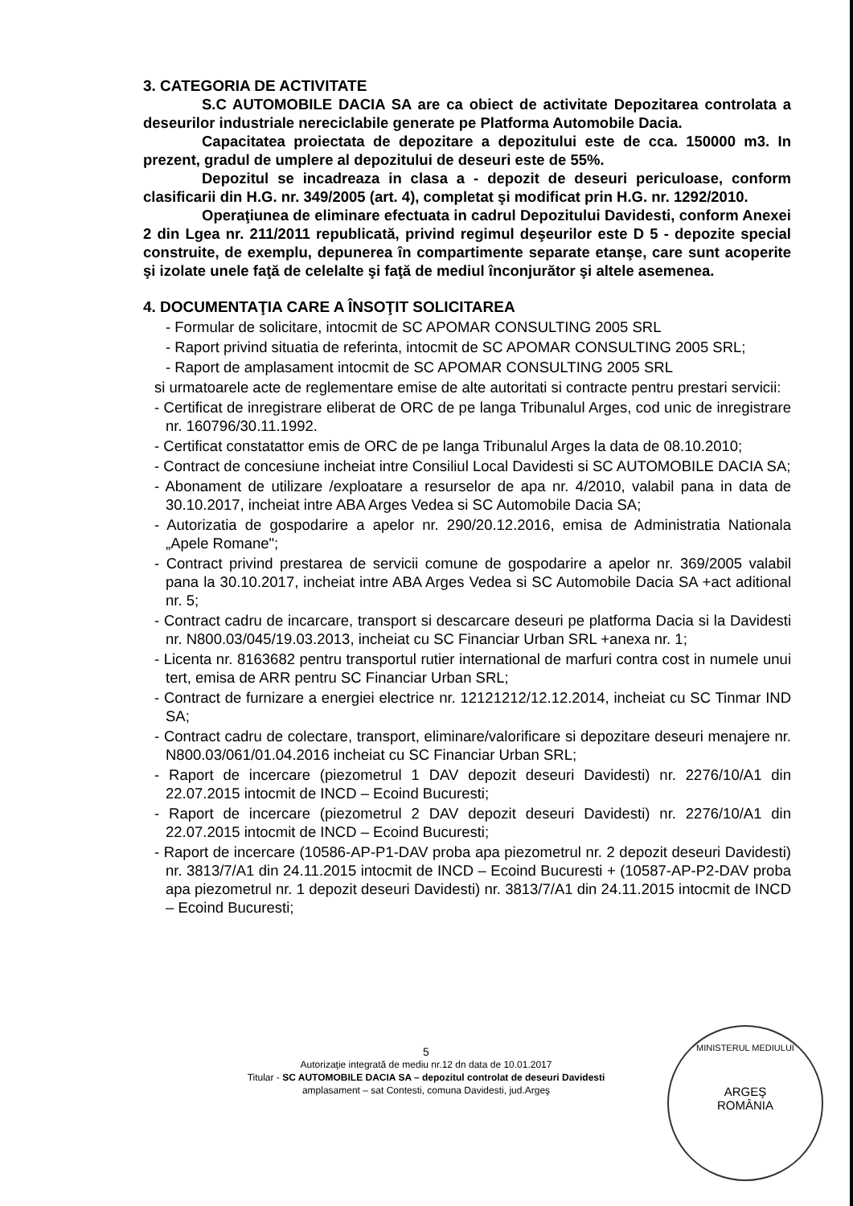3. CATEGORIA DE ACTIVITATE
S.C AUTOMOBILE DACIA SA are ca obiect de activitate Depozitarea controlata a deseurilor industriale nereciclabile generate pe Platforma Automobile Dacia.
Capacitatea proiectata de depozitare a depozitului este de cca. 150000 m3. In prezent, gradul de umplere al depozitului de deseuri este de 55%.
Depozitul se incadreaza in clasa a - depozit de deseuri periculoase, conform clasificarii din H.G. nr. 349/2005 (art. 4), completat şi modificat prin H.G. nr. 1292/2010.
Operaţiunea de eliminare efectuata in cadrul Depozitului Davidesti, conform Anexei 2 din Lgea nr. 211/2011 republicată, privind regimul deşeurilor este D 5 - depozite special construite, de exemplu, depunerea în compartimente separate etanşe, care sunt acoperite şi izolate unele faţă de celelalte şi faţă de mediul înconjurător şi altele asemenea.
4. DOCUMENTAŢIA CARE A ÎNSOŢIT SOLICITAREA
- Formular de solicitare, intocmit de SC APOMAR CONSULTING 2005 SRL
- Raport privind situatia de referinta, intocmit de SC APOMAR CONSULTING 2005 SRL;
- Raport de amplasament intocmit de SC APOMAR CONSULTING 2005 SRL
si urmatoarele acte de reglementare emise de alte autoritati si contracte pentru prestari servicii:
- Certificat de inregistrare eliberat de ORC de pe langa Tribunalul Arges, cod unic de inregistrare nr. 160796/30.11.1992.
- Certificat constatattor emis de ORC de pe langa Tribunalul Arges la data de 08.10.2010;
- Contract de concesiune incheiat intre Consiliul Local Davidesti si SC AUTOMOBILE DACIA SA;
- Abonament de utilizare /exploatare a resurselor de apa nr. 4/2010, valabil pana in data de 30.10.2017, incheiat intre ABA Arges Vedea si SC Automobile Dacia SA;
- Autorizatia de gospodarire a apelor nr. 290/20.12.2016, emisa de Administratia Nationala „Apele Romane";
- Contract privind prestarea de servicii comune de gospodarire a apelor nr. 369/2005 valabil pana la 30.10.2017, incheiat intre ABA Arges Vedea si SC Automobile Dacia SA +act aditional nr. 5;
- Contract cadru de incarcare, transport si descarcare deseuri pe platforma Dacia si la Davidesti nr. N800.03/045/19.03.2013, incheiat cu SC Financiar Urban SRL +anexa nr. 1;
- Licenta nr. 8163682 pentru transportul rutier international de marfuri contra cost in numele unui tert, emisa de ARR pentru SC Financiar Urban SRL;
- Contract de furnizare a energiei electrice nr. 12121212/12.12.2014, incheiat cu SC Tinmar IND SA;
- Contract cadru de colectare, transport, eliminare/valorificare si depozitare deseuri menajere nr. N800.03/061/01.04.2016 incheiat cu SC Financiar Urban SRL;
- Raport de incercare (piezometrul 1 DAV depozit deseuri Davidesti) nr. 2276/10/A1 din 22.07.2015 intocmit de INCD – Ecoind Bucuresti;
- Raport de incercare (piezometrul 2 DAV depozit deseuri Davidesti) nr. 2276/10/A1 din 22.07.2015 intocmit de INCD – Ecoind Bucuresti;
- Raport de incercare (10586-AP-P1-DAV proba apa piezometrul nr. 2 depozit deseuri Davidesti) nr. 3813/7/A1 din 24.11.2015 intocmit de INCD – Ecoind Bucuresti + (10587-AP-P2-DAV proba apa piezometrul nr. 1 depozit deseuri Davidesti) nr. 3813/7/A1 din 24.11.2015 intocmit de INCD – Ecoind Bucuresti;
5
Autorizaţie integrată de mediu nr.12 dn data de 10.01.2017
Titular - SC AUTOMOBILE DACIA SA – depozitul controlat de deseuri Davidesti
amplasament – sat Contesti, comuna Davidesti, jud.Argeş
MINISTERUL MEDIULUI
ARGEŞ
ROMÂNIA